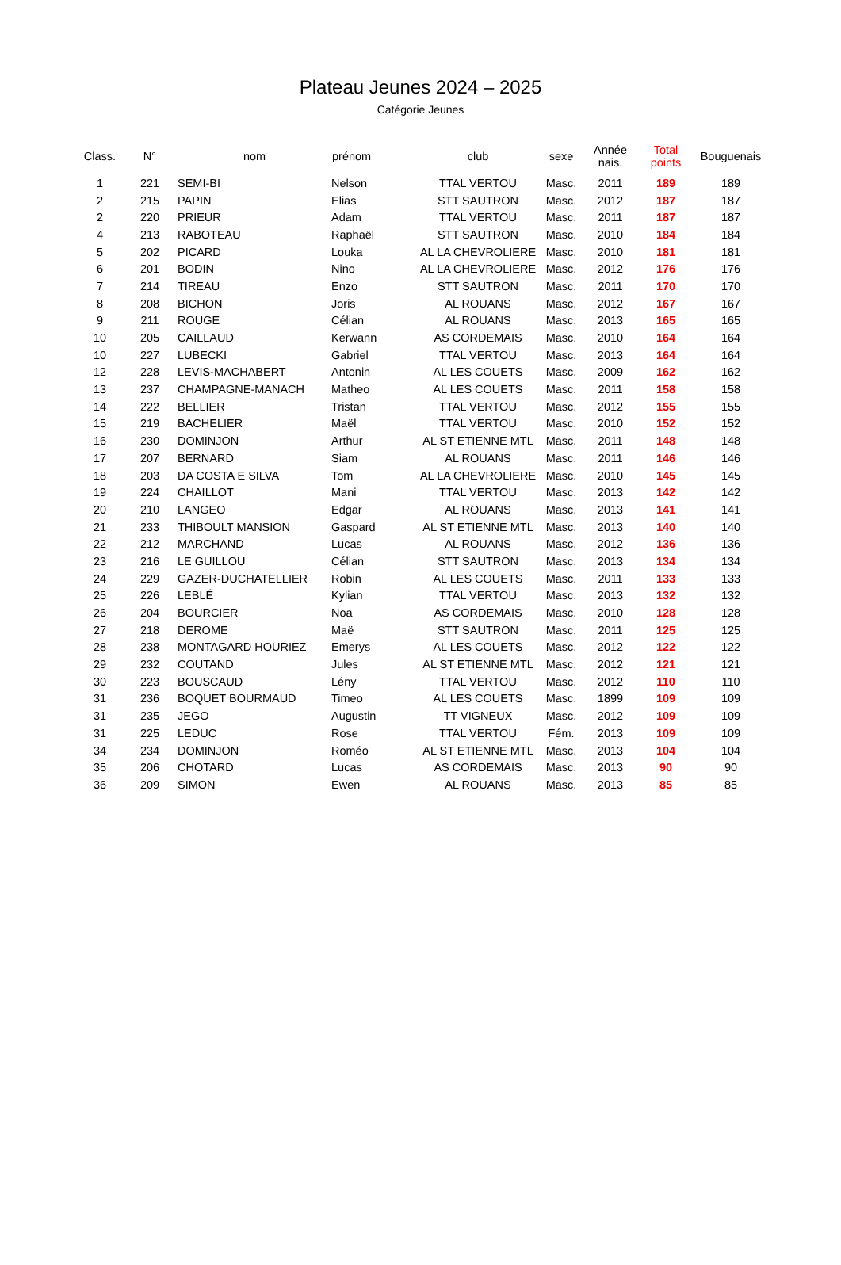Plateau Jeunes 2024 – 2025
Catégorie Jeunes
| Class. | N° | nom | prénom | club | sexe | Année nais. | Total points | Bouguenais |
| --- | --- | --- | --- | --- | --- | --- | --- | --- |
| 1 | 221 | SEMI-BI | Nelson | TTAL VERTOU | Masc. | 2011 | 189 | 189 |
| 2 | 215 | PAPIN | Elias | STT SAUTRON | Masc. | 2012 | 187 | 187 |
| 2 | 220 | PRIEUR | Adam | TTAL VERTOU | Masc. | 2011 | 187 | 187 |
| 4 | 213 | RABOTEAU | Raphaël | STT SAUTRON | Masc. | 2010 | 184 | 184 |
| 5 | 202 | PICARD | Louka | AL LA CHEVROLIERE | Masc. | 2010 | 181 | 181 |
| 6 | 201 | BODIN | Nino | AL LA CHEVROLIERE | Masc. | 2012 | 176 | 176 |
| 7 | 214 | TIREAU | Enzo | STT SAUTRON | Masc. | 2011 | 170 | 170 |
| 8 | 208 | BICHON | Joris | AL ROUANS | Masc. | 2012 | 167 | 167 |
| 9 | 211 | ROUGE | Célian | AL ROUANS | Masc. | 2013 | 165 | 165 |
| 10 | 205 | CAILLAUD | Kerwann | AS CORDEMAIS | Masc. | 2010 | 164 | 164 |
| 10 | 227 | LUBECKI | Gabriel | TTAL VERTOU | Masc. | 2013 | 164 | 164 |
| 12 | 228 | LEVIS-MACHABERT | Antonin | AL LES COUETS | Masc. | 2009 | 162 | 162 |
| 13 | 237 | CHAMPAGNE-MANACH | Matheo | AL LES COUETS | Masc. | 2011 | 158 | 158 |
| 14 | 222 | BELLIER | Tristan | TTAL VERTOU | Masc. | 2012 | 155 | 155 |
| 15 | 219 | BACHELIER | Maël | TTAL VERTOU | Masc. | 2010 | 152 | 152 |
| 16 | 230 | DOMINJON | Arthur | AL ST ETIENNE MTL | Masc. | 2011 | 148 | 148 |
| 17 | 207 | BERNARD | Siam | AL ROUANS | Masc. | 2011 | 146 | 146 |
| 18 | 203 | DA COSTA E SILVA | Tom | AL LA CHEVROLIERE | Masc. | 2010 | 145 | 145 |
| 19 | 224 | CHAILLOT | Mani | TTAL VERTOU | Masc. | 2013 | 142 | 142 |
| 20 | 210 | LANGEO | Edgar | AL ROUANS | Masc. | 2013 | 141 | 141 |
| 21 | 233 | THIBOULT MANSION | Gaspard | AL ST ETIENNE MTL | Masc. | 2013 | 140 | 140 |
| 22 | 212 | MARCHAND | Lucas | AL ROUANS | Masc. | 2012 | 136 | 136 |
| 23 | 216 | LE GUILLOU | Célian | STT SAUTRON | Masc. | 2013 | 134 | 134 |
| 24 | 229 | GAZER-DUCHATELLIER | Robin | AL LES COUETS | Masc. | 2011 | 133 | 133 |
| 25 | 226 | LEBLÉ | Kylian | TTAL VERTOU | Masc. | 2013 | 132 | 132 |
| 26 | 204 | BOURCIER | Noa | AS CORDEMAIS | Masc. | 2010 | 128 | 128 |
| 27 | 218 | DEROME | Maë | STT SAUTRON | Masc. | 2011 | 125 | 125 |
| 28 | 238 | MONTAGARD HOURIEZ | Emerys | AL LES COUETS | Masc. | 2012 | 122 | 122 |
| 29 | 232 | COUTAND | Jules | AL ST ETIENNE MTL | Masc. | 2012 | 121 | 121 |
| 30 | 223 | BOUSCAUD | Lény | TTAL VERTOU | Masc. | 2012 | 110 | 110 |
| 31 | 236 | BOQUET BOURMAUD | Timeo | AL LES COUETS | Masc. | 1899 | 109 | 109 |
| 31 | 235 | JEGO | Augustin | TT VIGNEUX | Masc. | 2012 | 109 | 109 |
| 31 | 225 | LEDUC | Rose | TTAL VERTOU | Fém. | 2013 | 109 | 109 |
| 34 | 234 | DOMINJON | Roméo | AL ST ETIENNE MTL | Masc. | 2013 | 104 | 104 |
| 35 | 206 | CHOTARD | Lucas | AS CORDEMAIS | Masc. | 2013 | 90 | 90 |
| 36 | 209 | SIMON | Ewen | AL ROUANS | Masc. | 2013 | 85 | 85 |